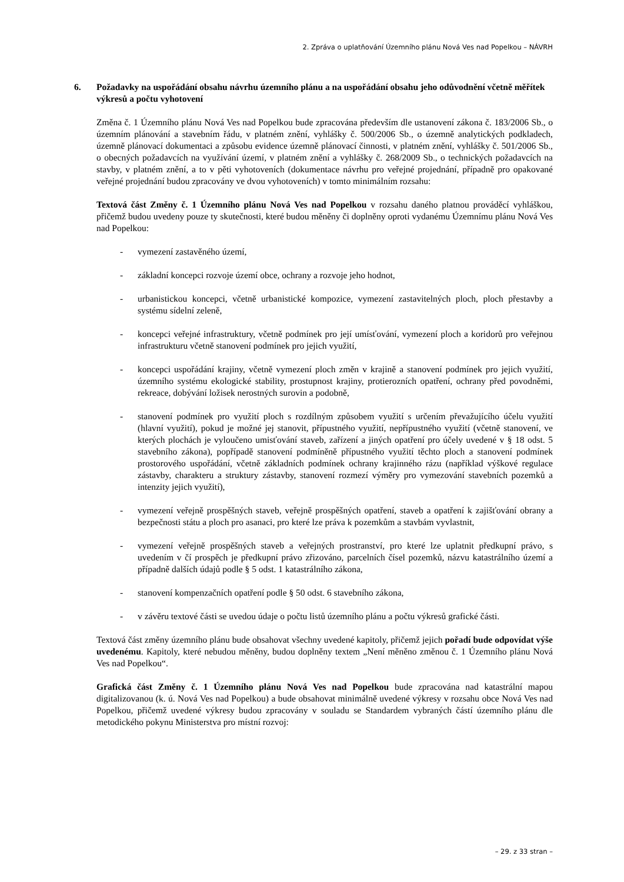2. Zpráva o uplatňování Územního plánu Nová Ves nad Popelkou – NÁVRH
6. Požadavky na uspořádání obsahu návrhu územního plánu a na uspořádání obsahu jeho odůvodnění včetně měřítek výkresů a počtu vyhotovení
Změna č. 1 Územního plánu Nová Ves nad Popelkou bude zpracována především dle ustanovení zákona č. 183/2006 Sb., o územním plánování a stavebním řádu, v platném znění, vyhlášky č. 500/2006 Sb., o územně analytických podkladech, územně plánovací dokumentaci a způsobu evidence územně plánovací činnosti, v platném znění, vyhlášky č. 501/2006 Sb., o obecných požadavcích na využívání území, v platném znění a vyhlášky č. 268/2009 Sb., o technických požadavcích na stavby, v platném znění, a to v pěti vyhotoveních (dokumentace návrhu pro veřejné projednání, případně pro opakované veřejné projednání budou zpracovány ve dvou vyhotoveních) v tomto minimálním rozsahu:
Textová část Změny č. 1 Územního plánu Nová Ves nad Popelkou v rozsahu daného platnou prováděcí vyhláškou, přičemž budou uvedeny pouze ty skutečnosti, které budou měněny či doplněny oproti vydanému Územnímu plánu Nová Ves nad Popelkou:
- vymezení zastavěného území,
- základní koncepci rozvoje území obce, ochrany a rozvoje jeho hodnot,
- urbanistickou koncepci, včetně urbanistické kompozice, vymezení zastavitelných ploch, ploch přestavby a systému sídelní zeleně,
- koncepci veřejné infrastruktury, včetně podmínek pro její umísťování, vymezení ploch a koridorů pro veřejnou infrastrukturu včetně stanovení podmínek pro jejich využití,
- koncepci uspořádání krajiny, včetně vymezení ploch změn v krajině a stanovení podmínek pro jejich využití, územního systému ekologické stability, prostupnost krajiny, protierozních opatření, ochrany před povodněmi, rekreace, dobývání ložisek nerostných surovin a podobně,
- stanovení podmínek pro využití ploch s rozdílným způsobem využití s určením převažujícího účelu využití (hlavní využití), pokud je možné jej stanovit, přípustného využití, nepřípustného využití (včetně stanovení, ve kterých plochách je vyloučeno umisťování staveb, zařízení a jiných opatření pro účely uvedené v § 18 odst. 5 stavebního zákona), popřípadě stanovení podmíněně přípustného využití těchto ploch a stanovení podmínek prostorového uspořádání, včetně základních podmínek ochrany krajinného rázu (například výškové regulace zástavby, charakteru a struktury zástavby, stanovení rozmezí výměry pro vymezování stavebních pozemků a intenzity jejich využití),
- vymezení veřejně prospěšných staveb, veřejně prospěšných opatření, staveb a opatření k zajišťování obrany a bezpečnosti státu a ploch pro asanaci, pro které lze práva k pozemkům a stavbám vyvlastnit,
- vymezení veřejně prospěšných staveb a veřejných prostranství, pro které lze uplatnit předkupní právo, s uvedením v čí prospěch je předkupní právo zřizováno, parcelních čísel pozemků, názvu katastrálního území a případně dalších údajů podle § 5 odst. 1 katastrálního zákona,
- stanovení kompenzačních opatření podle § 50 odst. 6 stavebního zákona,
- v závěru textové části se uvedou údaje o počtu listů územního plánu a počtu výkresů grafické části.
Textová část změny územního plánu bude obsahovat všechny uvedené kapitoly, přičemž jejich pořadí bude odpovídat výše uvedenému. Kapitoly, které nebudou měněny, budou doplněny textem „Není měněno změnou č. 1 Územního plánu Nová Ves nad Popelkou“.
Grafická část Změny č. 1 Územního plánu Nová Ves nad Popelkou bude zpracována nad katastrální mapou digitalizovanou (k. ú. Nová Ves nad Popelkou) a bude obsahovat minimálně uvedené výkresy v rozsahu obce Nová Ves nad Popelkou, přičemž uvedené výkresy budou zpracovány v souladu se Standardem vybraných částí územního plánu dle metodického pokynu Ministerstva pro místní rozvoj:
– 29. z 33 stran –